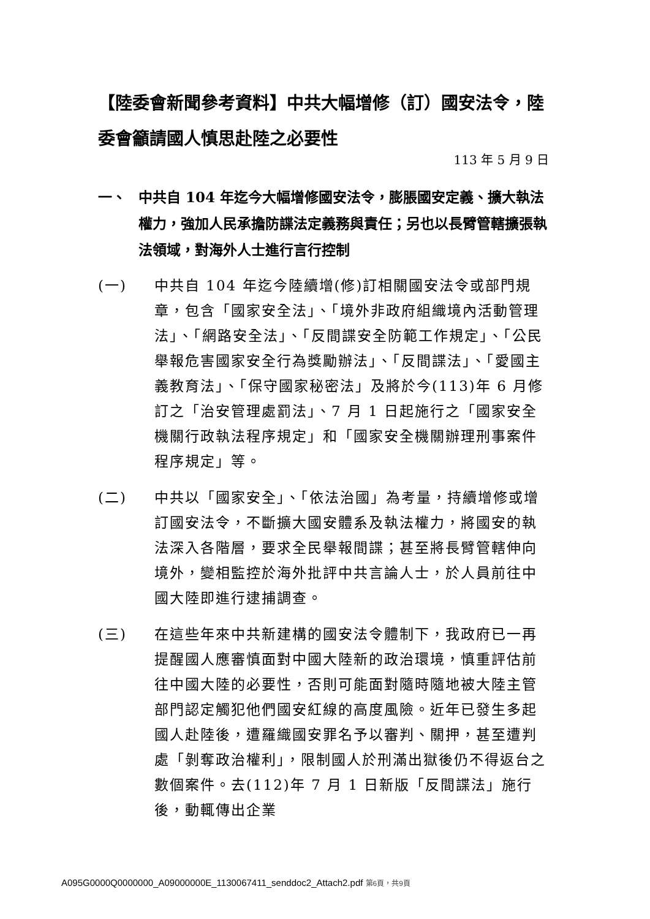【陸委會新聞參考資料】中共大幅增修（訂）國安法令，陸委會籲請國人慎思赴陸之必要性
113 年 5 月 9 日
一、 中共自 104 年迄今大幅增修國安法令，膨脹國安定義、擴大執法權力，強加人民承擔防諜法定義務與責任；另也以長臂管轄擴張執法領域，對海外人士進行言行控制
(一) 中共自 104 年迄今陸續增(修)訂相關國安法令或部門規章，包含「國家安全法」、「境外非政府組織境內活動管理法」、「網路安全法」、「反間諜安全防範工作規定」、「公民舉報危害國家安全行為獎勵辦法」、「反間諜法」、「愛國主義教育法」、「保守國家秘密法」及將於今(113)年 6 月修訂之「治安管理處罰法」、7 月 1 日起施行之「國家安全機關行政執法程序規定」和「國家安全機關辦理刑事案件程序規定」等。
(二) 中共以「國家安全」、「依法治國」為考量，持續增修或增訂國安法令，不斷擴大國安體系及執法權力，將國安的執法深入各階層，要求全民舉報間諜；甚至將長臂管轄伸向境外，變相監控於海外批評中共言論人士，於人員前往中國大陸即進行逮捕調查。
(三) 在這些年來中共新建構的國安法令體制下，我政府已一再提醒國人應審慎面對中國大陸新的政治環境，慎重評估前往中國大陸的必要性，否則可能面對隨時隨地被大陸主管部門認定觸犯他們國安紅線的高度風險。近年已發生多起國人赴陸後，遭羅織國安罪名予以審判、關押，甚至遭判處「剝奪政治權利」，限制國人於刑滿出獄後仍不得返台之數個案件。去(112)年 7 月 1 日新版「反間諜法」施行後，動輒傳出企業
A095G0000Q0000000_A09000000E_1130067411_senddoc2_Attach2.pdf 第6頁，共9頁